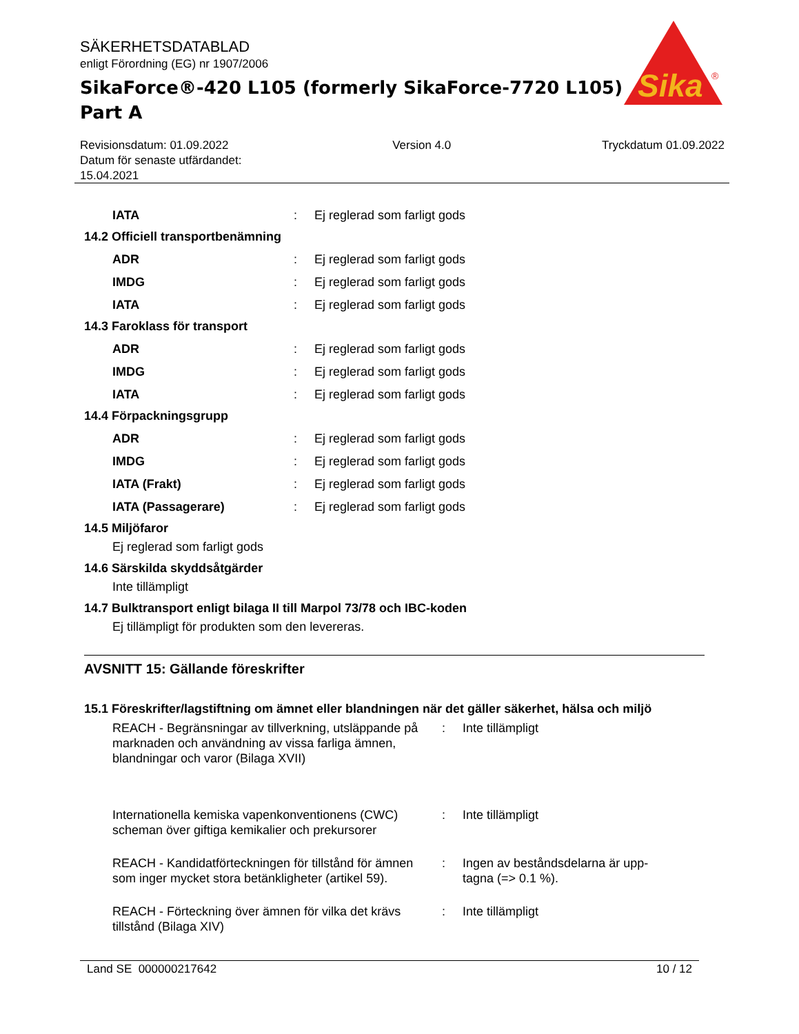SÄKERHETSDATABLAD
enligt Förordning (EG) nr 1907/2006
SikaForce®-420 L105 (formerly SikaForce-7720 L105)
Part A
Sika
®
Revisionsdatum: 01.09.2022
Datum för senaste utfärdandet:
15.04.2021
Version 4.0 Tryckdatum 01.09.2022
IATA : Ej reglerad som farligt gods
14.2 Officiell transportbenämning
ADR : Ej reglerad som farligt gods
IMDG : Ej reglerad som farligt gods
IATA : Ej reglerad som farligt gods
14.3 Faroklass för transport
ADR : Ej reglerad som farligt gods
IMDG : Ej reglerad som farligt gods
IATA : Ej reglerad som farligt gods
14.4 Förpackningsgrupp
ADR : Ej reglerad som farligt gods
IMDG : Ej reglerad som farligt gods
IATA (Frakt) : Ej reglerad som farligt gods
IATA (Passagerare) : Ej reglerad som farligt gods
14.5 Miljöfaror
Ej reglerad som farligt gods
14.6 Särskilda skyddsåtgärder
Inte tillämpligt
14.7 Bulktransport enligt bilaga II till Marpol 73/78 och IBC-koden
Ej tillämpligt för produkten som den levereras.
AVSNITT 15: Gällande föreskrifter
15.1 Föreskrifter/lagstiftning om ämnet eller blandningen när det gäller säkerhet, hälsa och miljö
REACH - Begränsningar av tillverkning, utsläppande på marknaden och användning av vissa farliga ämnen, blandningar och varor (Bilaga XVII)
: Inte tillämpligt
Internationella kemiska vapenkonventionens (CWC) scheman över giftiga kemikalier och prekursorer
: Inte tillämpligt
REACH - Kandidatförteckningen för tillstånd för ämnen som inger mycket stora betänkligheter (artikel 59).
: Ingen av beståndsdelarna är upp-tagna (=> 0.1 %).
REACH - Förteckning över ämnen för vilka det krävs tillstånd (Bilaga XIV)
: Inte tillämpligt
Land SE 000000217642 10 / 12